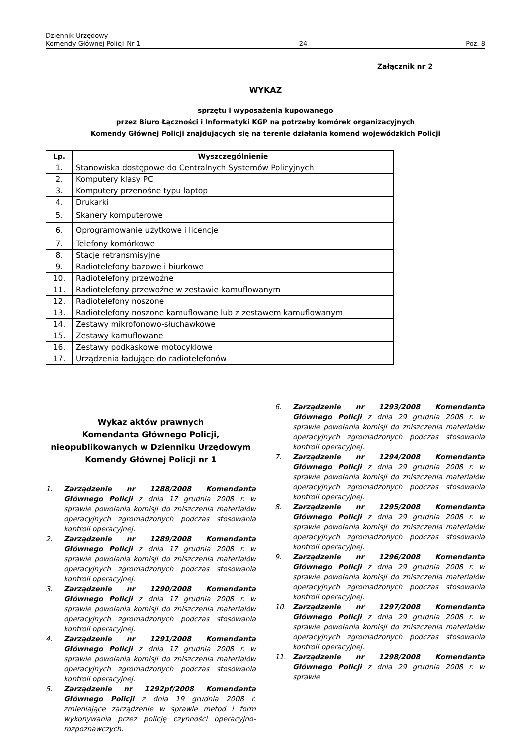Dziennik Urzędowy
Komendy Głównej Policji Nr 1
— 24 —
Poz. 8
Załącznik nr 2
WYKAZ
sprzętu i wyposażenia kupowanego
przez Biuro Łączności i Informatyki KGP na potrzeby komórek organizacyjnych
Komendy Głównej Policji znajdujących się na terenie działania komend wojewódzkich Policji
| Lp. | Wyszczególnienie |
| --- | --- |
| 1. | Stanowiska dostępowe do Centralnych Systemów Policyjnych |
| 2. | Komputery klasy PC |
| 3. | Komputery przenośne typu laptop |
| 4. | Drukarki |
| 5. | Skanery komputerowe |
| 6. | Oprogramowanie użytkowe i licencje |
| 7. | Telefony komórkowe |
| 8. | Stacje retransmisyjne |
| 9. | Radiotelefony bazowe i biurkowe |
| 10. | Radiotelefony przewoźne |
| 11. | Radiotelefony przewoźne w zestawie kamuflowanym |
| 12. | Radiotelefony noszone |
| 13. | Radiotelefony noszone kamuflowane lub z zestawem kamuflowanym |
| 14. | Zestawy mikrofonowo-słuchawkowe |
| 15. | Zestawy kamuflowane |
| 16. | Zestawy podkaskowe motocyklowe |
| 17. | Urządzenia ładujące do radiotelefonów |
Wykaz aktów prawnych
Komendanta Głównego Policji,
nieopublikowanych w Dzienniku Urzędowym
Komendy Głównej Policji nr 1
1. Zarządzenie nr 1288/2008 Komendanta Głównego Policji z dnia 17 grudnia 2008 r. w sprawie powołania komisji do zniszczenia materiałów operacyjnych zgromadzonych podczas stosowania kontroli operacyjnej.
2. Zarządzenie nr 1289/2008 Komendanta Głównego Policji z dnia 17 grudnia 2008 r. w sprawie powołania komisji do zniszczenia materiałów operacyjnych zgromadzonych podczas stosowania kontroli operacyjnej.
3. Zarządzenie nr 1290/2008 Komendanta Głównego Policji z dnia 17 grudnia 2008 r. w sprawie powołania komisji do zniszczenia materiałów operacyjnych zgromadzonych podczas stosowania kontroli operacyjnej.
4. Zarządzenie nr 1291/2008 Komendanta Głównego Policji z dnia 17 grudnia 2008 r. w sprawie powołania komisji do zniszczenia materiałów operacyjnych zgromadzonych podczas stosowania kontroli operacyjnej.
5. Zarządzenie nr 1292pf/2008 Komendanta Głównego Policji z dnia 19 grudnia 2008 r. zmieniające zarządzenie w sprawie metod i form wykonywania przez policję czynności operacyjno-rozpoznawczych.
6. Zarządzenie nr 1293/2008 Komendanta Głównego Policji z dnia 29 grudnia 2008 r. w sprawie powołania komisji do zniszczenia materiałów operacyjnych zgromadzonych podczas stosowania kontroli operacyjnej.
7. Zarządzenie nr 1294/2008 Komendanta Głównego Policji z dnia 29 grudnia 2008 r. w sprawie powołania komisji do zniszczenia materiałów operacyjnych zgromadzonych podczas stosowania kontroli operacyjnej.
8. Zarządzenie nr 1295/2008 Komendanta Głównego Policji z dnia 29 grudnia 2008 r. w sprawie powołania komisji do zniszczenia materiałów operacyjnych zgromadzonych podczas stosowania kontroli operacyjnej.
9. Zarządzenie nr 1296/2008 Komendanta Głównego Policji z dnia 29 grudnia 2008 r. w sprawie powołania komisji do zniszczenia materiałów operacyjnych zgromadzonych podczas stosowania kontroli operacyjnej.
10. Zarządzenie nr 1297/2008 Komendanta Głównego Policji z dnia 29 grudnia 2008 r. w sprawie powołania komisji do zniszczenia materiałów operacyjnych zgromadzonych podczas stosowania kontroli operacyjnej.
11. Zarządzenie nr 1298/2008 Komendanta Głównego Policji z dnia 29 grudnia 2008 r. w sprawie